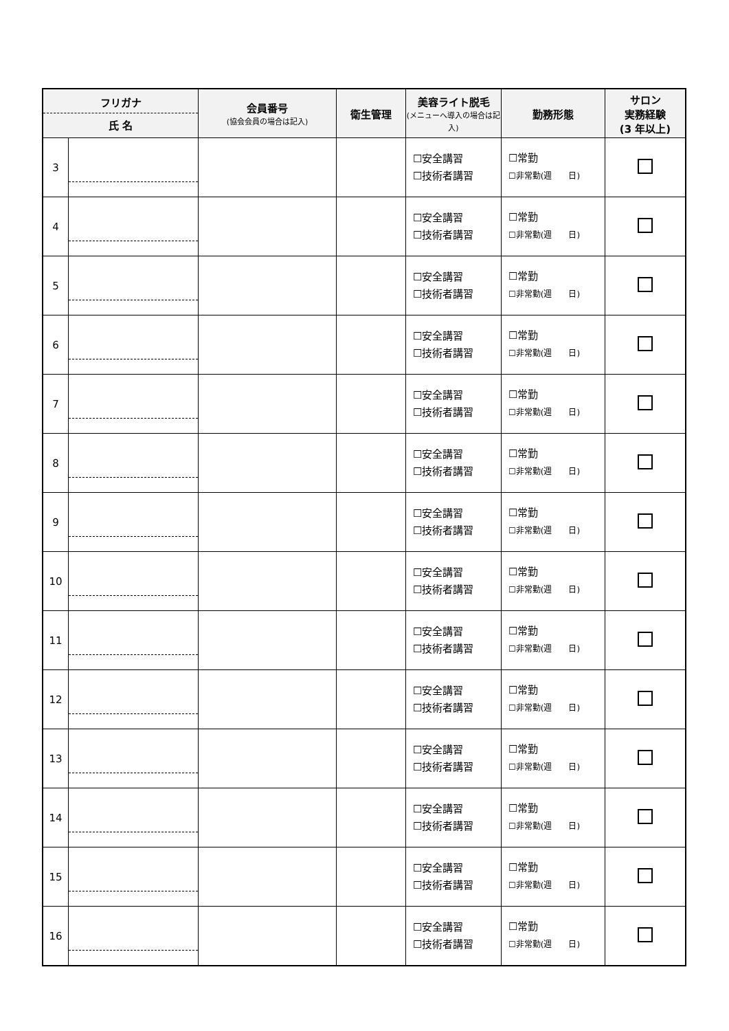| フリガナ 氏 名 | | 会員番号 (協会会員の場合は記入) | 衛生管理 | 美容ライト脱毛 (メニューへ導入の場合は記入) | 勤務形態 | サロン 実務経験 (3 年以上) |
| --- | --- | --- | --- | --- | --- | --- |
| 3 | | | | ☐安全講習 ☐技術者講習 | ☐常勤 ☐非常勤(週 日) | |
| 4 | | | | ☐安全講習 ☐技術者講習 | ☐常勤 ☐非常勤(週 日) | |
| 5 | | | | ☐安全講習 ☐技術者講習 | ☐常勤 ☐非常勤(週 日) | |
| 6 | | | | ☐安全講習 ☐技術者講習 | ☐常勤 ☐非常勤(週 日) | |
| 7 | | | | ☐安全講習 ☐技術者講習 | ☐常勤 ☐非常勤(週 日) | |
| 8 | | | | ☐安全講習 ☐技術者講習 | ☐常勤 ☐非常勤(週 日) | |
| 9 | | | | ☐安全講習 ☐技術者講習 | ☐常勤 ☐非常勤(週 日) | |
| 10 | | | | ☐安全講習 ☐技術者講習 | ☐常勤 ☐非常勤(週 日) | |
| 11 | | | | ☐安全講習 ☐技術者講習 | ☐常勤 ☐非常勤(週 日) | |
| 12 | | | | ☐安全講習 ☐技術者講習 | ☐常勤 ☐非常勤(週 日) | |
| 13 | | | | ☐安全講習 ☐技術者講習 | ☐常勤 ☐非常勤(週 日) | |
| 14 | | | | ☐安全講習 ☐技術者講習 | ☐常勤 ☐非常勤(週 日) | |
| 15 | | | | ☐安全講習 ☐技術者講習 | ☐常勤 ☐非常勤(週 日) | |
| 16 | | | | ☐安全講習 ☐技術者講習 | ☐常勤 ☐非常勤(週 日) | |